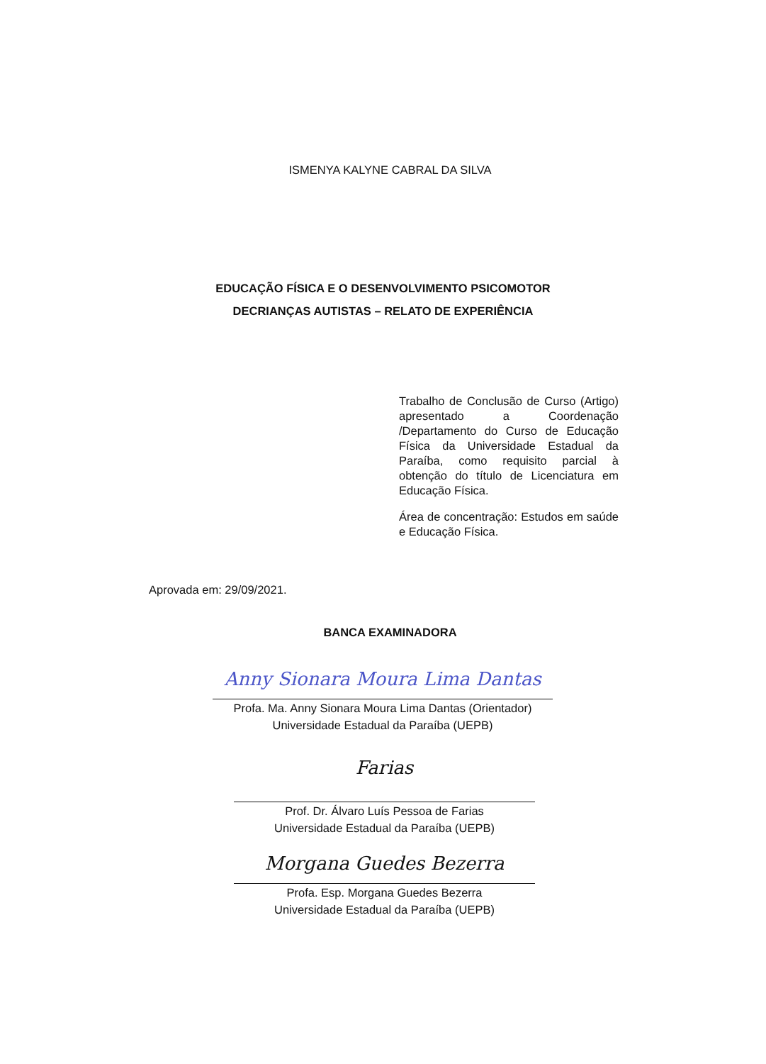ISMENYA KALYNE CABRAL DA SILVA
EDUCAÇÃO FÍSICA E O DESENVOLVIMENTO PSICOMOTOR
DECRIANÇAS AUTISTAS – RELATO DE EXPERIÊNCIA
Trabalho de Conclusão de Curso (Artigo) apresentado a Coordenação /Departamento do Curso de Educação Física da Universidade Estadual da Paraíba, como requisito parcial à obtenção do título de Licenciatura em Educação Física.
Área de concentração: Estudos em saúde e Educação Física.
Aprovada em: 29/09/2021.
BANCA EXAMINADORA
Anny Sionara Moura Lima Dantas
Profa. Ma. Anny Sionara Moura Lima Dantas (Orientador)
Universidade Estadual da Paraíba (UEPB)
Farias
Prof. Dr. Álvaro Luís Pessoa de Farias
Universidade Estadual da Paraíba (UEPB)
Morgana Guedes Bezerra
Profa. Esp. Morgana Guedes Bezerra
Universidade Estadual da Paraíba (UEPB)